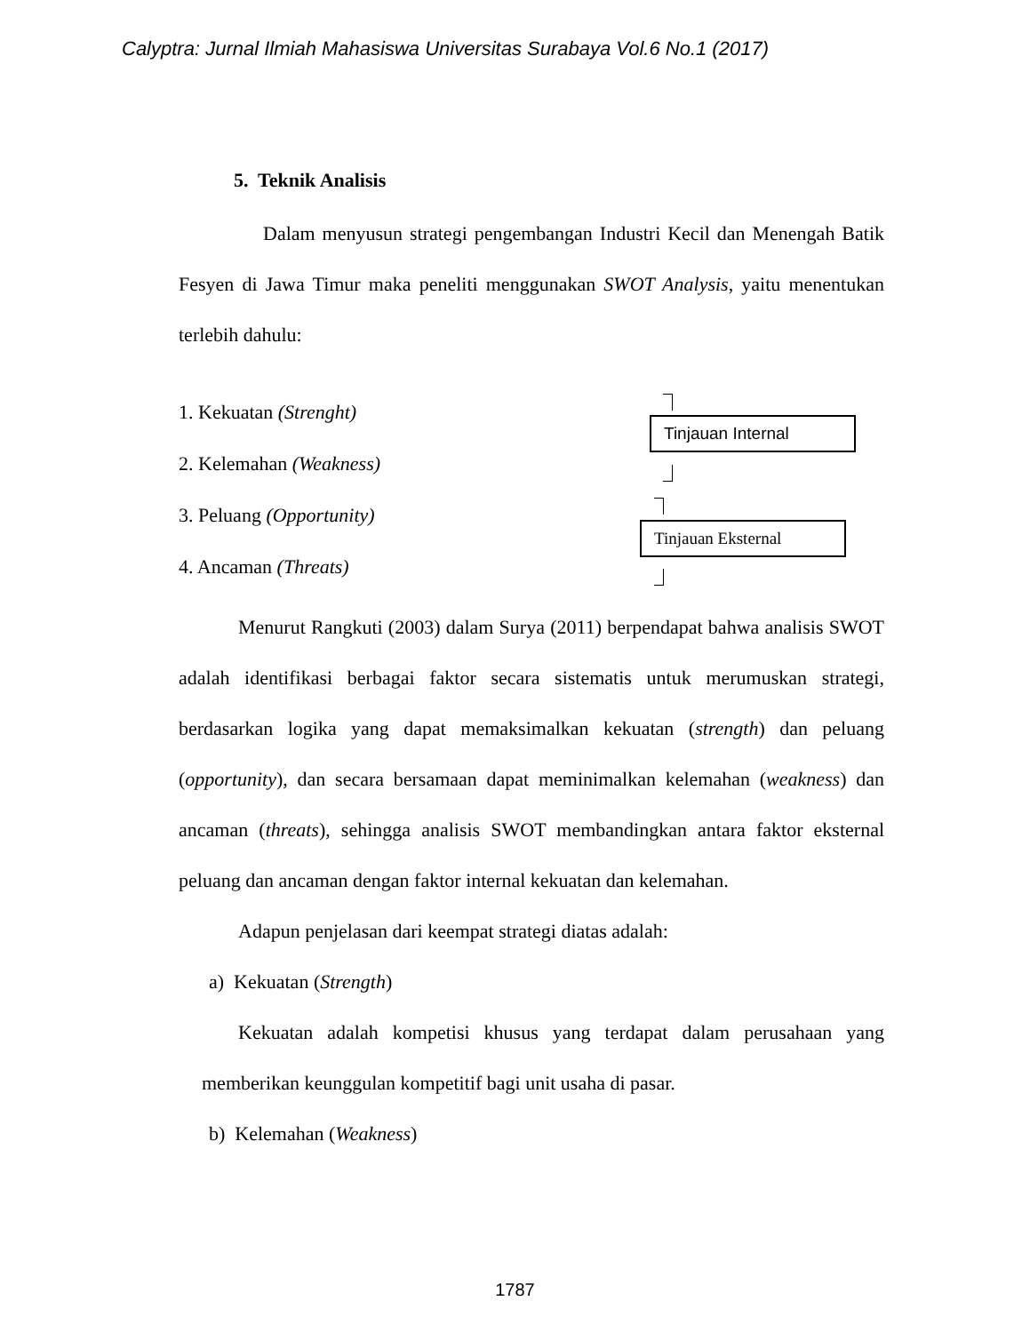Calyptra: Jurnal Ilmiah Mahasiswa Universitas Surabaya Vol.6 No.1 (2017)
5. Teknik Analisis
Dalam menyusun strategi pengembangan Industri Kecil dan Menengah Batik Fesyen di Jawa Timur maka peneliti menggunakan SWOT Analysis, yaitu menentukan terlebih dahulu:
1. Kekuatan (Strenght)
2. Kelemahan (Weakness)
3. Peluang (Opportunity)
4. Ancaman (Threats)
Tinjauan Internal
Tinjauan Eksternal
Menurut Rangkuti (2003) dalam Surya (2011) berpendapat bahwa analisis SWOT adalah identifikasi berbagai faktor secara sistematis untuk merumuskan strategi, berdasarkan logika yang dapat memaksimalkan kekuatan (strength) dan peluang (opportunity), dan secara bersamaan dapat meminimalkan kelemahan (weakness) dan ancaman (threats), sehingga analisis SWOT membandingkan antara faktor eksternal peluang dan ancaman dengan faktor internal kekuatan dan kelemahan.
Adapun penjelasan dari keempat strategi diatas adalah:
a) Kekuatan (Strength)
Kekuatan adalah kompetisi khusus yang terdapat dalam perusahaan yang memberikan keunggulan kompetitif bagi unit usaha di pasar.
b) Kelemahan (Weakness)
1787